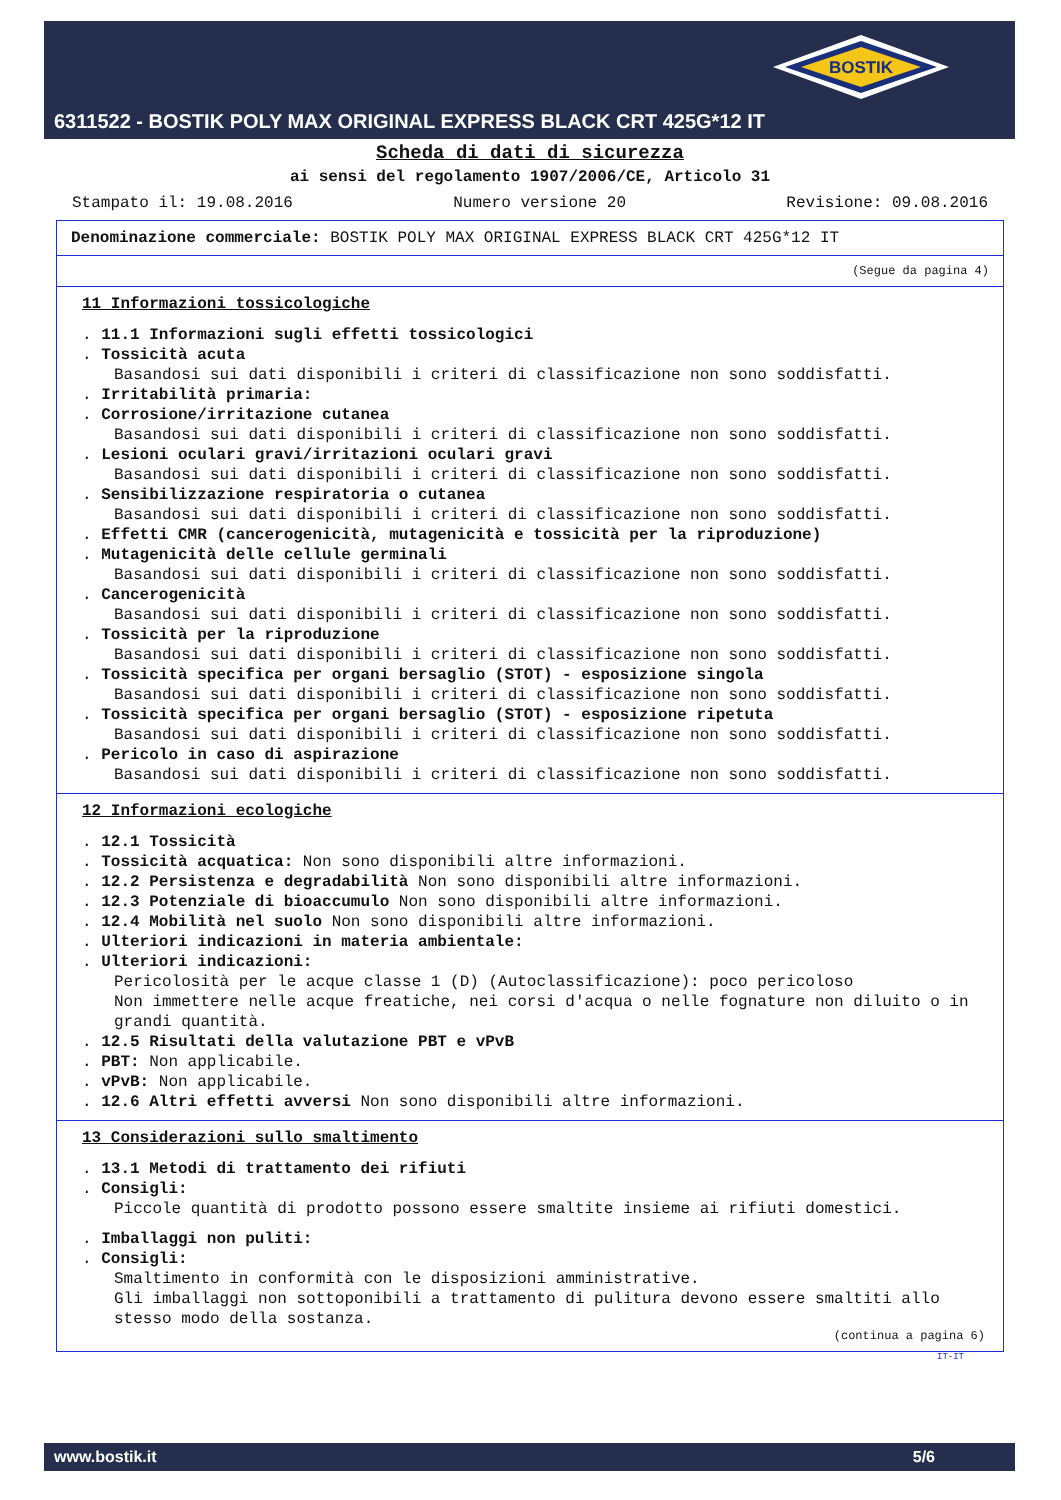BOSTIK
6311522 - BOSTIK POLY MAX ORIGINAL EXPRESS BLACK CRT 425G*12 IT
Scheda di dati di sicurezza
ai sensi del regolamento 1907/2006/CE, Articolo 31
Stampato il: 19.08.2016 Numero versione 20 Revisione: 09.08.2016
Denominazione commerciale: BOSTIK POLY MAX ORIGINAL EXPRESS BLACK CRT 425G*12 IT
(Segue da pagina 4)
11 Informazioni tossicologiche
. 11.1 Informazioni sugli effetti tossicologici
. Tossicità acuta
Basandosi sui dati disponibili i criteri di classificazione non sono soddisfatti.
. Irritabilità primaria:
. Corrosione/irritazione cutanea
Basandosi sui dati disponibili i criteri di classificazione non sono soddisfatti.
. Lesioni oculari gravi/irritazioni oculari gravi
Basandosi sui dati disponibili i criteri di classificazione non sono soddisfatti.
. Sensibilizzazione respiratoria o cutanea
Basandosi sui dati disponibili i criteri di classificazione non sono soddisfatti.
. Effetti CMR (cancerogenicità, mutagenicità e tossicità per la riproduzione)
. Mutagenicità delle cellule germinali
Basandosi sui dati disponibili i criteri di classificazione non sono soddisfatti.
. Cancerogenicità
Basandosi sui dati disponibili i criteri di classificazione non sono soddisfatti.
. Tossicità per la riproduzione
Basandosi sui dati disponibili i criteri di classificazione non sono soddisfatti.
. Tossicità specifica per organi bersaglio (STOT) - esposizione singola
Basandosi sui dati disponibili i criteri di classificazione non sono soddisfatti.
. Tossicità specifica per organi bersaglio (STOT) - esposizione ripetuta
Basandosi sui dati disponibili i criteri di classificazione non sono soddisfatti.
. Pericolo in caso di aspirazione
Basandosi sui dati disponibili i criteri di classificazione non sono soddisfatti.
12 Informazioni ecologiche
. 12.1 Tossicità
. Tossicità acquatica: Non sono disponibili altre informazioni.
. 12.2 Persistenza e degradabilità Non sono disponibili altre informazioni.
. 12.3 Potenziale di bioaccumulo Non sono disponibili altre informazioni.
. 12.4 Mobilità nel suolo Non sono disponibili altre informazioni.
. Ulteriori indicazioni in materia ambientale:
. Ulteriori indicazioni:
Pericolosità per le acque classe 1 (D) (Autoclassificazione): poco pericoloso
Non immettere nelle acque freatiche, nei corsi d'acqua o nelle fognature non diluito o in grandi quantità.
. 12.5 Risultati della valutazione PBT e vPvB
. PBT: Non applicabile.
. vPvB: Non applicabile.
. 12.6 Altri effetti avversi Non sono disponibili altre informazioni.
13 Considerazioni sullo smaltimento
. 13.1 Metodi di trattamento dei rifiuti
. Consigli:
Piccole quantità di prodotto possono essere smaltite insieme ai rifiuti domestici.
. Imballaggi non puliti:
. Consigli:
Smaltimento in conformità con le disposizioni amministrative.
Gli imballaggi non sottoponibili a trattamento di pulitura devono essere smaltiti allo stesso modo della sostanza.
(continua a pagina 6)
IT-IT
www.bostik.it 5/6